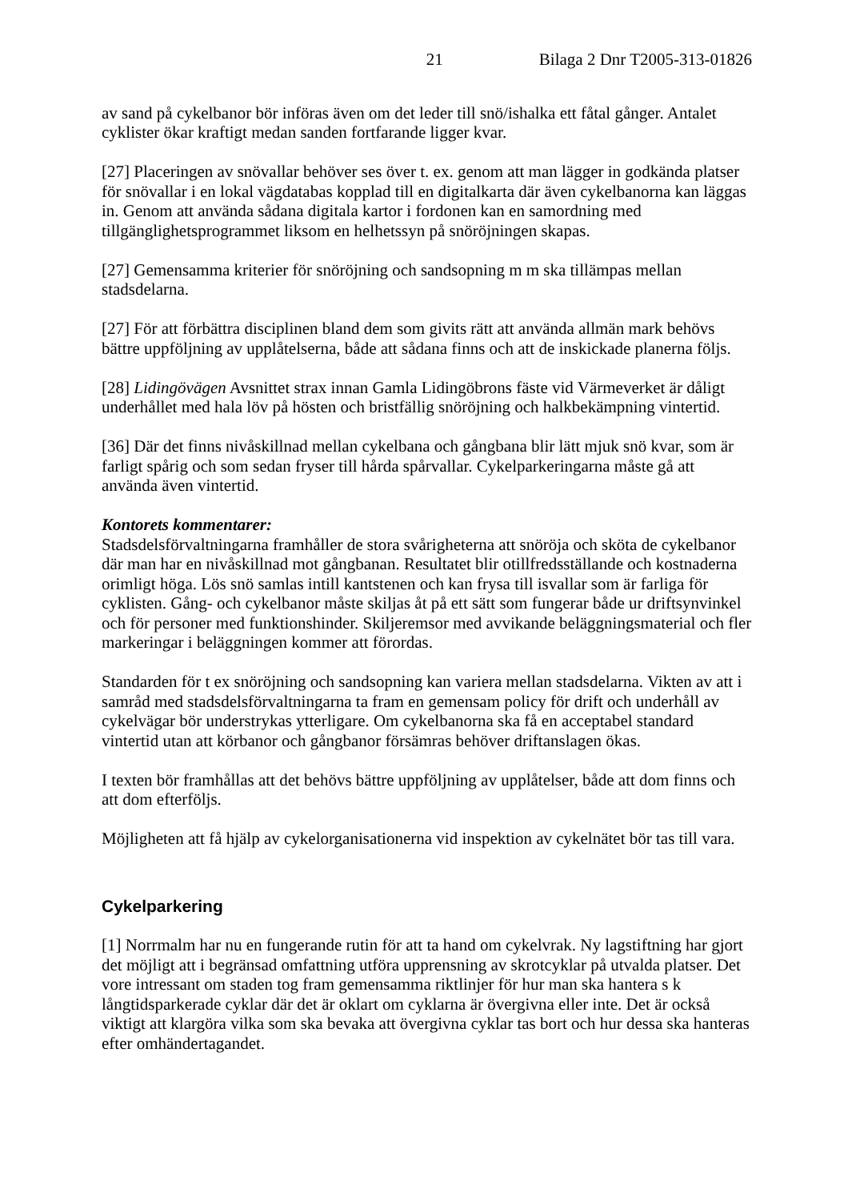21 Bilaga 2 Dnr T2005-313-01826
av sand på cykelbanor bör införas även om det leder till snö/ishalka ett fåtal gånger. Antalet cyklister ökar kraftigt medan sanden fortfarande ligger kvar.
[27] Placeringen av snövallar behöver ses över t. ex. genom att man lägger in godkända platser för snövallar i en lokal vägdatabas kopplad till en digitalkarta där även cykelbanorna kan läggas in. Genom att använda sådana digitala kartor i fordonen kan en samordning med tillgänglighetsprogrammet liksom en helhetssyn på snöröjningen skapas.
[27] Gemensamma kriterier för snöröjning och sandsopning m m ska tillämpas mellan stadsdelarna.
[27] För att förbättra disciplinen bland dem som givits rätt att använda allmän mark behövs bättre uppföljning av upplåtelserna, både att sådana finns och att de inskickade planerna följs.
[28] Lidingövägen Avsnittet strax innan Gamla Lidingöbrons fäste vid Värmeverket är dåligt underhållet med hala löv på hösten och bristfällig snöröjning och halkbekämpning vintertid.
[36] Där det finns nivåskillnad mellan cykelbana och gångbana blir lätt mjuk snö kvar, som är farligt spårig och som sedan fryser till hårda spårvallar. Cykelparkeringarna måste gå att använda även vintertid.
Kontorets kommentarer:
Stadsdelsförvaltningarna framhåller de stora svårigheterna att snöröja och sköta de cykelbanor där man har en nivåskillnad mot gångbanan. Resultatet blir otillfredsställande och kostnaderna orimligt höga. Lös snö samlas intill kantstenen och kan frysa till isvallar som är farliga för cyklisten. Gång- och cykelbanor måste skiljas åt på ett sätt som fungerar både ur driftsynvinkel och för personer med funktionshinder. Skiljeremsor med avvikande beläggningsmaterial och fler markeringar i beläggningen kommer att förordas.
Standarden för t ex snöröjning och sandsopning kan variera mellan stadsdelarna. Vikten av att i samråd med stadsdelsförvaltningarna ta fram en gemensam policy för drift och underhåll av cykelvägar bör understrykas ytterligare. Om cykelbanorna ska få en acceptabel standard vintertid utan att körbanor och gångbanor försämras behöver driftanslagen ökas.
I texten bör framhållas att det behövs bättre uppföljning av upplåtelser, både att dom finns och att dom efterföljs.
Möjligheten att få hjälp av cykelorganisationerna vid inspektion av cykelnätet bör tas till vara.
Cykelparkering
[1] Norrmalm har nu en fungerande rutin för att ta hand om cykelvrak. Ny lagstiftning har gjort det möjligt att i begränsad omfattning utföra upprensning av skrotcyklar på utvalda platser. Det vore intressant om staden tog fram gemensamma riktlinjer för hur man ska hantera s k långtidsparkerade cyklar där det är oklart om cyklarna är övergivna eller inte. Det är också viktigt att klargöra vilka som ska bevaka att övergivna cyklar tas bort och hur dessa ska hanteras efter omhändertagandet.